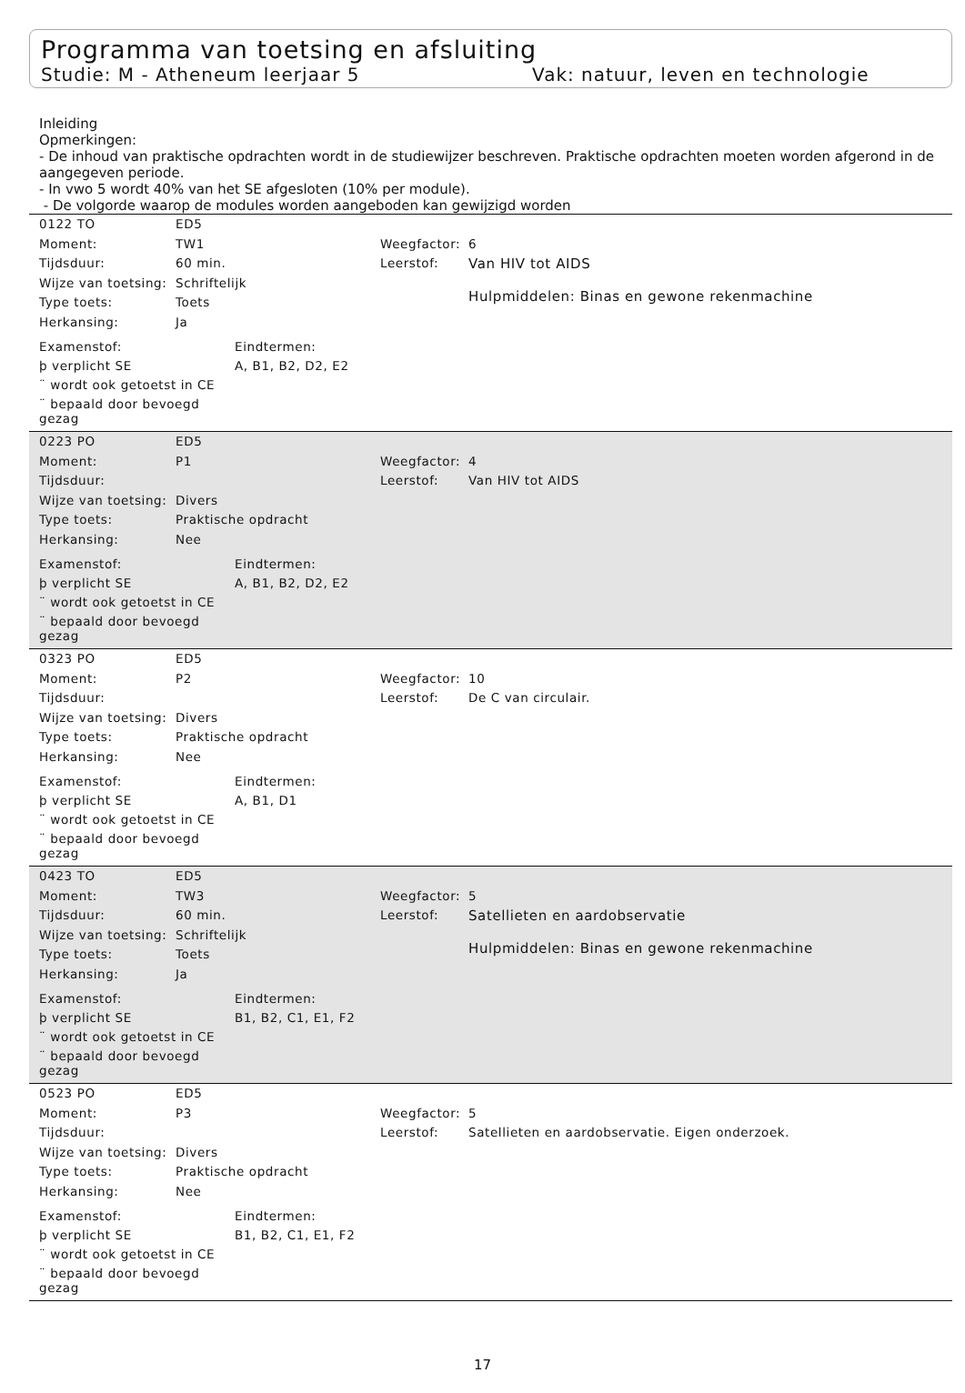Programma van toetsing en afsluiting
Studie: M - Atheneum leerjaar 5 Vak: natuur, leven en technologie
Inleiding
Opmerkingen:
- De inhoud van praktische opdrachten wordt in de studiewijzer beschreven. Praktische opdrachten moeten worden afgerond in de aangegeven periode.
- In vwo 5 wordt 40% van het SE afgesloten (10% per module).
- De volgorde waarop de modules worden aangeboden kan gewijzigd worden
| 0122 TO | ED5 | | |
| Moment: | TW1 | Weegfactor: | 6 |
| Tijdsduur: | 60 min. | Leerstof: | Van HIV tot AIDS Hulpmiddelen: Binas en gewone rekenmachine |
| Wijze van toetsing: | Schriftelijk | | |
| Type toets: | Toets | | |
| Herkansing: | Ja | | |
| Examenstof: | Eindtermen: |
| þ verplicht SE | A, B1, B2, D2, E2 |
| ¨ wordt ook getoetst in CE | |
| ¨ bepaald door bevoegd gezag | |
| 0223 PO | ED5 | | |
| Moment: | P1 | Weegfactor: | 4 |
| Tijdsduur: | | Leerstof: | Van HIV tot AIDS |
| Wijze van toetsing: | Divers | | |
| Type toets: | Praktische opdracht | | |
| Herkansing: | Nee | | |
| Examenstof: | Eindtermen: |
| þ verplicht SE | A, B1, B2, D2, E2 |
| ¨ wordt ook getoetst in CE | |
| ¨ bepaald door bevoegd gezag | |
| 0323 PO | ED5 | | |
| Moment: | P2 | Weegfactor: | 10 |
| Tijdsduur: | | Leerstof: | De C van circulair. |
| Wijze van toetsing: | Divers | | |
| Type toets: | Praktische opdracht | | |
| Herkansing: | Nee | | |
| Examenstof: | Eindtermen: |
| þ verplicht SE | A, B1, D1 |
| ¨ wordt ook getoetst in CE | |
| ¨ bepaald door bevoegd gezag | |
| 0423 TO | ED5 | | |
| Moment: | TW3 | Weegfactor: | 5 |
| Tijdsduur: | 60 min. | Leerstof: | Satellieten en aardobservatie Hulpmiddelen: Binas en gewone rekenmachine |
| Wijze van toetsing: | Schriftelijk | | |
| Type toets: | Toets | | |
| Herkansing: | Ja | | |
| Examenstof: | Eindtermen: |
| þ verplicht SE | B1, B2, C1, E1, F2 |
| ¨ wordt ook getoetst in CE | |
| ¨ bepaald door bevoegd gezag | |
| 0523 PO | ED5 | | |
| Moment: | P3 | Weegfactor: | 5 |
| Tijdsduur: | | Leerstof: | Satellieten en aardobservatie. Eigen onderzoek. |
| Wijze van toetsing: | Divers | | |
| Type toets: | Praktische opdracht | | |
| Herkansing: | Nee | | |
| Examenstof: | Eindtermen: |
| þ verplicht SE | B1, B2, C1, E1, F2 |
| ¨ wordt ook getoetst in CE | |
| ¨ bepaald door bevoegd gezag | |
17